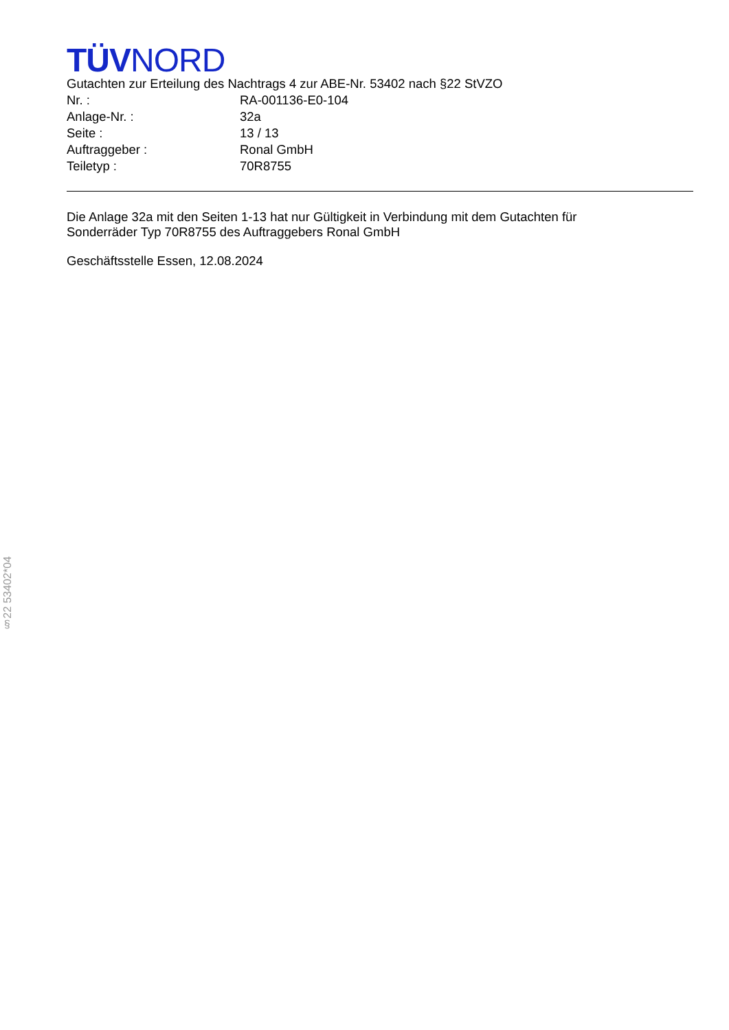TÜVNORD
Gutachten zur Erteilung des Nachtrags 4 zur ABE-Nr. 53402 nach §22 StVZO
Nr. : RA-001136-E0-104
Anlage-Nr. : 32a
Seite : 13 / 13
Auftraggeber : Ronal GmbH
Teiletyp : 70R8755
Die Anlage 32a mit den Seiten 1-13 hat nur Gültigkeit in Verbindung mit dem Gutachten für
Sonderräder Typ 70R8755 des Auftraggebers Ronal GmbH
Geschäftsstelle Essen, 12.08.2024
§22 53402*04